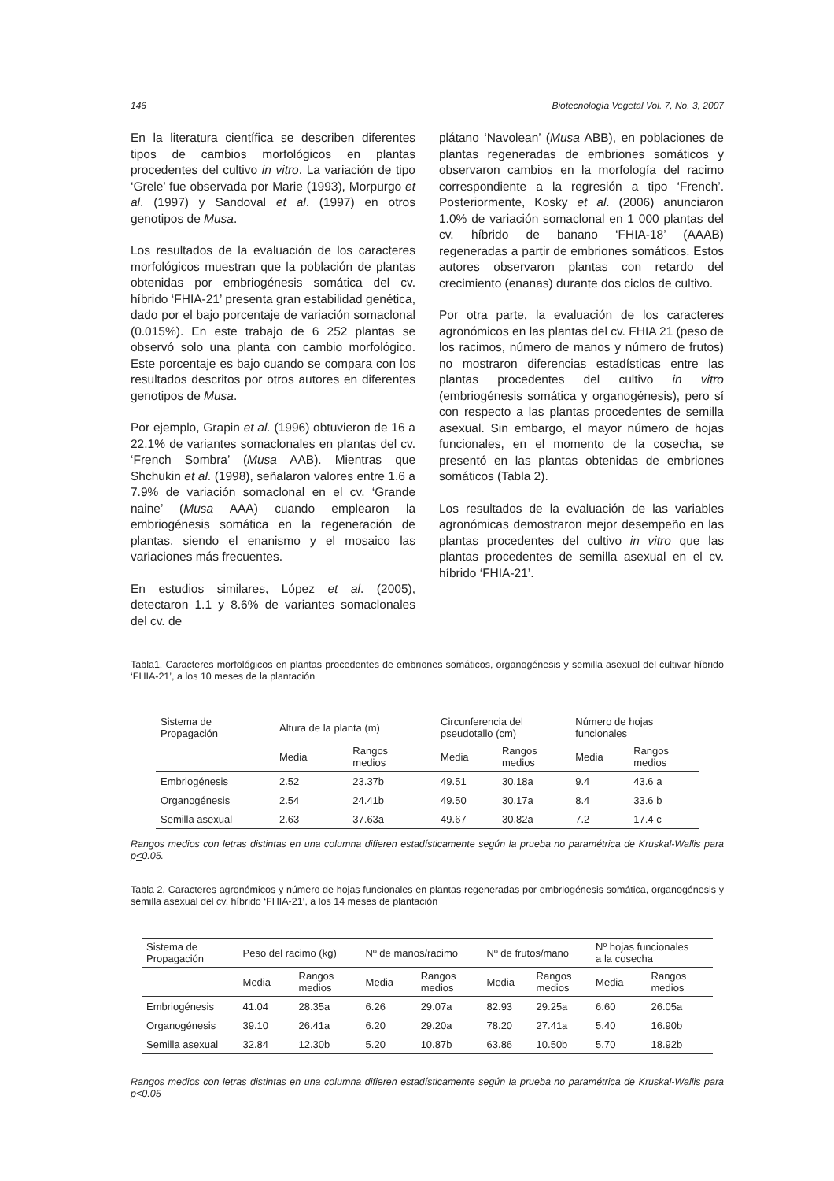146 Biotecnología Vegetal Vol. 7, No. 3, 2007
En la literatura científica se describen diferentes tipos de cambios morfológicos en plantas procedentes del cultivo in vitro. La variación de tipo ‘Grele’ fue observada por Marie (1993), Morpurgo et al. (1997) y Sandoval et al. (1997) en otros genotipos de Musa.
Los resultados de la evaluación de los caracteres morfológicos muestran que la población de plantas obtenidas por embriogénesis somática del cv. híbrido ‘FHIA-21’ presenta gran estabilidad genética, dado por el bajo porcentaje de variación somaclonal (0.015%). En este trabajo de 6 252 plantas se observó solo una planta con cambio morfológico. Este porcentaje es bajo cuando se compara con los resultados descritos por otros autores en diferentes genotipos de Musa.
Por ejemplo, Grapin et al. (1996) obtuvieron de 16 a 22.1% de variantes somaclonales en plantas del cv. ‘French Sombra’ (Musa AAB). Mientras que Shchukin et al. (1998), señalaron valores entre 1.6 a 7.9% de variación somaclonal en el cv. ‘Grande naine’ (Musa AAA) cuando emplearon la embriogénesis somática en la regeneración de plantas, siendo el enanismo y el mosaico las variaciones más frecuentes.
En estudios similares, López et al. (2005), detectaron 1.1 y 8.6% de variantes somaclonales del cv. de
plátano ‘Navolean’ (Musa ABB), en poblaciones de plantas regeneradas de embriones somáticos y observaron cambios en la morfología del racimo correspondiente a la regresión a tipo ‘French’. Posteriormente, Kosky et al. (2006) anunciaron 1.0% de variación somaclonal en 1 000 plantas del cv. híbrido de banano ‘FHIA-18’ (AAAB) regeneradas a partir de embriones somáticos. Estos autores observaron plantas con retardo del crecimiento (enanas) durante dos ciclos de cultivo.
Por otra parte, la evaluación de los caracteres agronómicos en las plantas del cv. FHIA 21 (peso de los racimos, número de manos y número de frutos) no mostraron diferencias estadísticas entre las plantas procedentes del cultivo in vitro (embriogénesis somática y organogénesis), pero sí con respecto a las plantas procedentes de semilla asexual. Sin embargo, el mayor número de hojas funcionales, en el momento de la cosecha, se presentó en las plantas obtenidas de embriones somáticos (Tabla 2).
Los resultados de la evaluación de las variables agronómicas demostraron mejor desempeño en las plantas procedentes del cultivo in vitro que las plantas procedentes de semilla asexual en el cv. híbrido ‘FHIA-21’.
Tabla1. Caracteres morfológicos en plantas procedentes de embriones somáticos, organogénesis y semilla asexual del cultivar híbrido ‘FHIA-21’, a los 10 meses de la plantación
| Sistema de Propagación | Altura de la planta (m) | | Circunferencia del pseudotallo (cm) | | Número de hojas funcionales | |
| --- | --- | --- | --- | --- | --- | --- |
| | Media | Rangos medios | Media | Rangos medios | Media | Rangos medios |
| Embriogénesis | 2.52 | 23.37b | 49.51 | 30.18a | 9.4 | 43.6 a |
| Organogénesis | 2.54 | 24.41b | 49.50 | 30.17a | 8.4 | 33.6 b |
| Semilla asexual | 2.63 | 37.63a | 49.67 | 30.82a | 7.2 | 17.4 c |
Rangos medios con letras distintas en una columna difieren estadísticamente según la prueba no paramétrica de Kruskal-Wallis para p<0.05.
Tabla 2. Caracteres agronómicos y número de hojas funcionales en plantas regeneradas por embriogénesis somática, organogénesis y semilla asexual del cv. híbrido ‘FHIA-21’, a los 14 meses de plantación
| Sistema de Propagación | Peso del racimo (kg) | | Nº de manos/racimo | | Nº de frutos/mano | | Nº hojas funcionales a la cosecha | |
| --- | --- | --- | --- | --- | --- | --- | --- | --- |
| | Media | Rangos medios | Media | Rangos medios | Media | Rangos medios | Media | Rangos medios |
| Embriogénesis | 41.04 | 28.35a | 6.26 | 29.07a | 82.93 | 29.25a | 6.60 | 26.05a |
| Organogénesis | 39.10 | 26.41a | 6.20 | 29.20a | 78.20 | 27.41a | 5.40 | 16.90b |
| Semilla asexual | 32.84 | 12.30b | 5.20 | 10.87b | 63.86 | 10.50b | 5.70 | 18.92b |
Rangos medios con letras distintas en una columna difieren estadísticamente según la prueba no paramétrica de Kruskal-Wallis para p<0.05